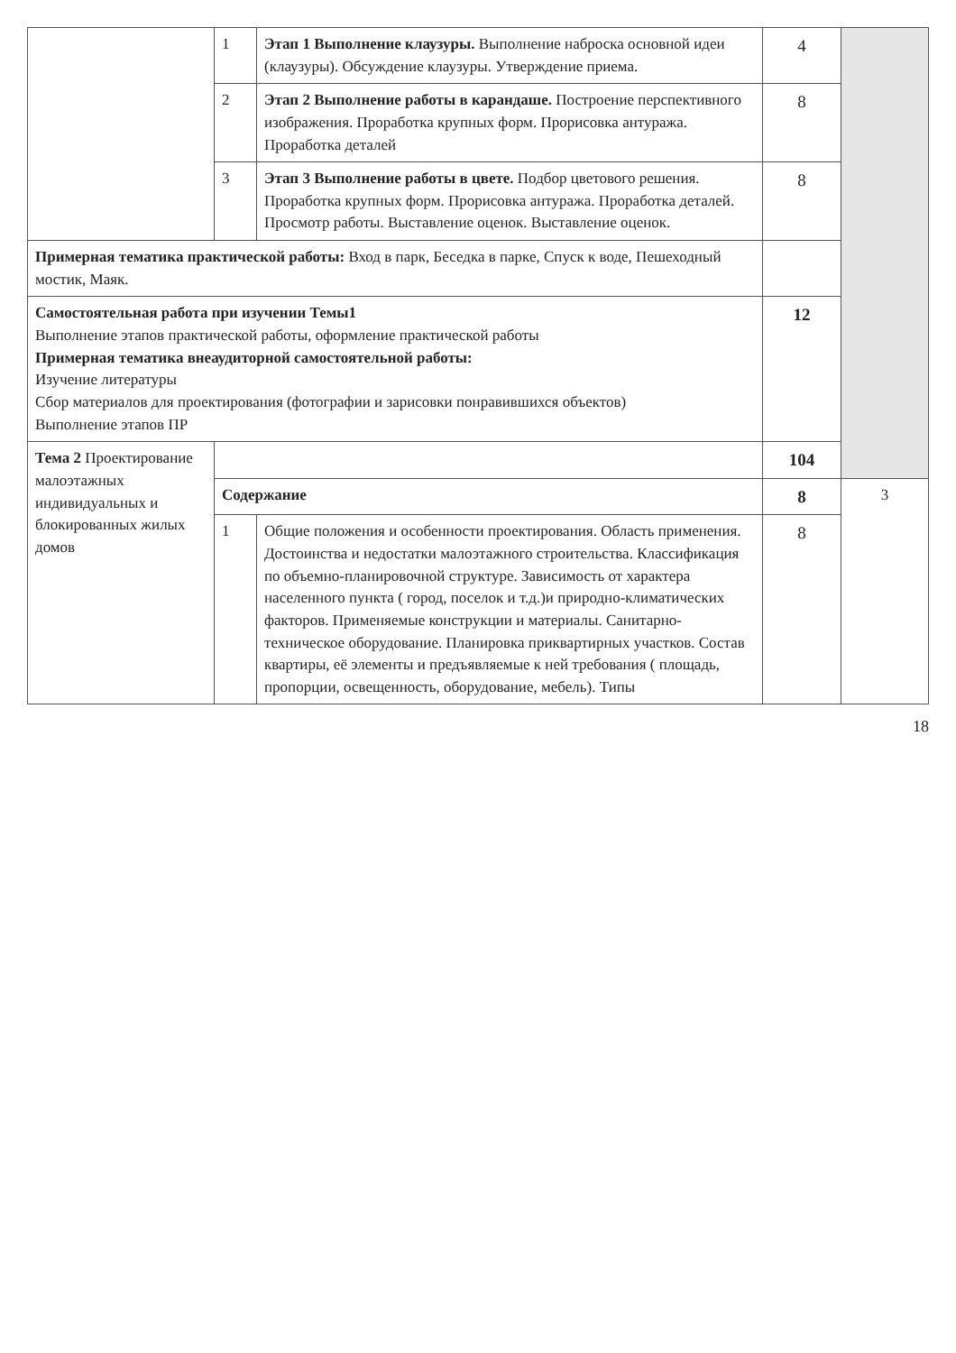| | 1 | Этап 1 Выполнение клаузуры. Выполнение наброска основной идеи (клаузуры). Обсуждение клаузуры. Утверждение приема. | 4 | |
| | 2 | Этап 2 Выполнение работы в карандаше. Построение перспективного изображения. Проработка крупных форм. Прорисовка антуража. Проработка деталей | 8 | |
| | 3 | Этап 3 Выполнение работы в цвете. Подбор цветового решения. Проработка крупных форм. Прорисовка антуража. Проработка деталей. Просмотр работы. Выставление оценок. Выставление оценок. | 8 | |
| Примерная тематика практической работы: Вход в парк, Беседка в парке, Спуск к воде, Пешеходный мостик, Маяк. | | | | |
| Самостоятельная работа при изучении Темы1 Выполнение этапов практической работы, оформление практической работы Примерная тематика внеаудиторной самостоятельной работы: Изучение литературы Сбор материалов для проектирования (фотографии и зарисовки понравившихся объектов) Выполнение этапов ПР | | | 12 | |
| Тема 2 Проектирование малоэтажных индивидуальных и блокированных жилых домов | | | 104 | |
| | Содержание | | 8 | 3 |
| | 1 | Общие положения и особенности проектирования. Область применения. Достоинства и недостатки малоэтажного строительства. Классификация по объемно-планировочной структуре. Зависимость от характера населенного пункта ( город, поселок и т.д.)и природно-климатических факторов. Применяемые конструкции и материалы. Санитарно-техническое оборудование. Планировка приквартирных участков. Состав квартиры, её элементы и предъявляемые к ней требования ( площадь, пропорции, освещенность, оборудование, мебель). Типы | 8 | |
18